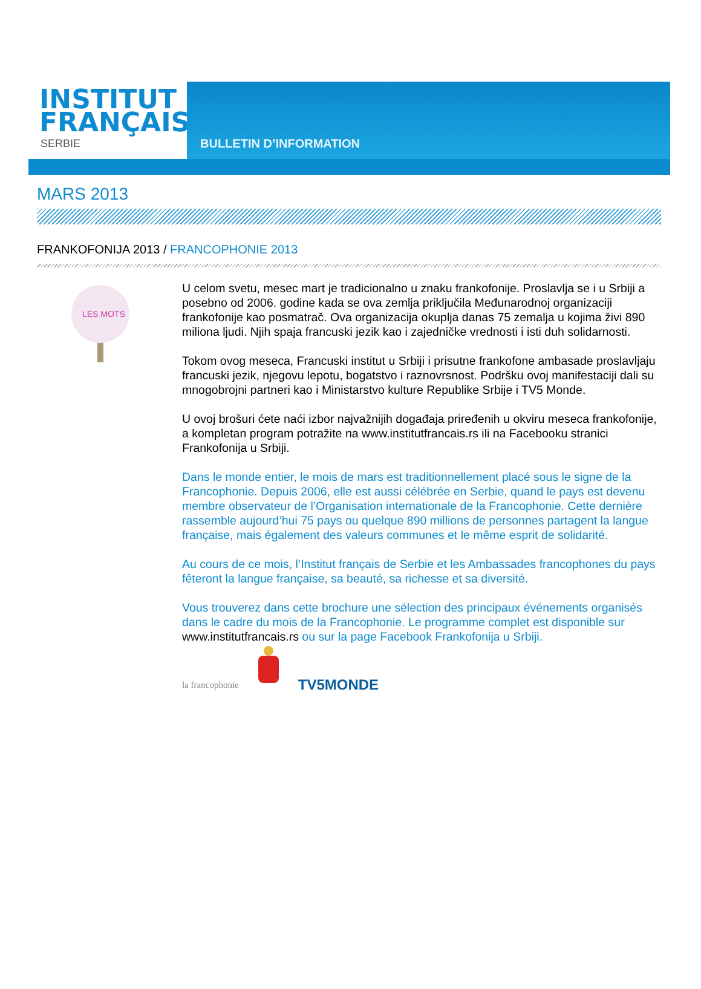INSTITUT
FRANÇAIS
SERBIE
BULLETIN D’INFORMATION
MARS 2013
FRANKOFONIJA 2013 / FRANCOPHONIE 2013
LES MOTS
U celom svetu, mesec mart je tradicionalno u znaku frankofonije. Proslavlja se i u Srbiji a posebno od 2006. godine kada se ova zemlja priključila Međunarodnoj organizaciji frankofonije kao posmatrač. Ova organizacija okuplja danas 75 zemalja u kojima živi 890 miliona ljudi. Njih spaja francuski jezik kao i zajedničke vrednosti i isti duh solidarnosti.
Tokom ovog meseca, Francuski institut u Srbiji i prisutne frankofone ambasade proslavljaju francuski jezik, njegovu lepotu, bogatstvo i raznovrsnost. Podršku ovoj manifestaciji dali su mnogobrojni partneri kao i Ministarstvo kulture Republike Srbije i TV5 Monde.
U ovoj brošuri ćete naći izbor najvažnijih događaja priređenih u okviru meseca frankofonije, a kompletan program potražite na www.institutfrancais.rs ili na Facebooku stranici Frankofonija u Srbiji.
Dans le monde entier, le mois de mars est traditionnellement placé sous le signe de la Francophonie. Depuis 2006, elle est aussi célébrée en Serbie, quand le pays est devenu membre observateur de l’Organisation internationale de la Francophonie. Cette dernière rassemble aujourd’hui 75 pays ou quelque 890 millions de personnes partagent la langue française, mais également des valeurs communes et le même esprit de solidarité.
Au cours de ce mois, l’Institut français de Serbie et les Ambassades francophones du pays fêteront la langue française, sa beauté, sa richesse et sa diversité.
Vous trouverez dans cette brochure une sélection des principaux événements organisés dans le cadre du mois de la Francophonie. Le programme complet est disponible sur www.institutfrancais.rs ou sur la page Facebook Frankofonija u Srbiji.
la francophonie
TV5MONDE